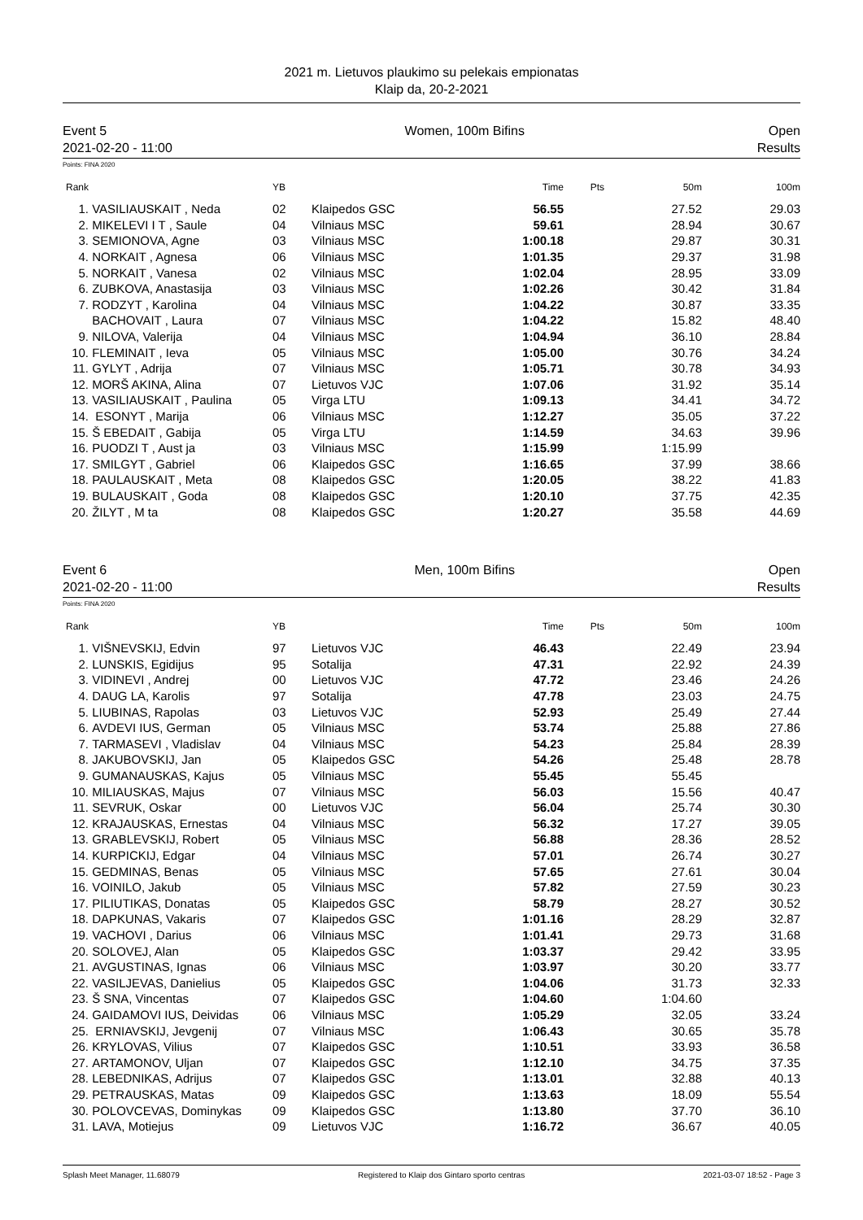2021 m. Lietuvos plaukimo su pelekais empionatas
Klaip da, 20-2-2021
Event 5
2021-02-20 - 11:00 Women, 100m Bifins Open
Results
Points: FINA 2020
| Rank | | YB | | Time | Pts | 50m | 100m |
| --- | --- | --- | --- | --- | --- | --- | --- |
| 1. | VASILIAUSKAIT , Neda | 02 | Klaipedos GSC | 56.55 | | 27.52 | 29.03 |
| 2. | MIKELEVI I T , Saule | 04 | Vilniaus MSC | 59.61 | | 28.94 | 30.67 |
| 3. | SEMIONOVA, Agne | 03 | Vilniaus MSC | 1:00.18 | | 29.87 | 30.31 |
| 4. | NORKAIT , Agnesa | 06 | Vilniaus MSC | 1:01.35 | | 29.37 | 31.98 |
| 5. | NORKAIT , Vanesa | 02 | Vilniaus MSC | 1:02.04 | | 28.95 | 33.09 |
| 6. | ZUBKOVA, Anastasija | 03 | Vilniaus MSC | 1:02.26 | | 30.42 | 31.84 |
| 7. | RODZYT , Karolina | 04 | Vilniaus MSC | 1:04.22 | | 30.87 | 33.35 |
| | BACHOVAIT , Laura | 07 | Vilniaus MSC | 1:04.22 | | 15.82 | 48.40 |
| 9. | NILOVA, Valerija | 04 | Vilniaus MSC | 1:04.94 | | 36.10 | 28.84 |
| 10. | FLEMINAIT , Ieva | 05 | Vilniaus MSC | 1:05.00 | | 30.76 | 34.24 |
| 11. | GYLYT , Adrija | 07 | Vilniaus MSC | 1:05.71 | | 30.78 | 34.93 |
| 12. | MORŠ AKINA, Alina | 07 | Lietuvos VJC | 1:07.06 | | 31.92 | 35.14 |
| 13. | VASILIAUSKAIT , Paulina | 05 | Virga LTU | 1:09.13 | | 34.41 | 34.72 |
| 14. | ESONYT , Marija | 06 | Vilniaus MSC | 1:12.27 | | 35.05 | 37.22 |
| 15. | Š EBEDAIT , Gabija | 05 | Virga LTU | 1:14.59 | | 34.63 | 39.96 |
| 16. | PUODZI T , Aust ja | 03 | Vilniaus MSC | 1:15.99 | | 1:15.99 | |
| 17. | SMILGYT , Gabriel | 06 | Klaipedos GSC | 1:16.65 | | 37.99 | 38.66 |
| 18. | PAULAUSKAIT , Meta | 08 | Klaipedos GSC | 1:20.05 | | 38.22 | 41.83 |
| 19. | BULAUSKAIT , Goda | 08 | Klaipedos GSC | 1:20.10 | | 37.75 | 42.35 |
| 20. | ŽILYT , M ta | 08 | Klaipedos GSC | 1:20.27 | | 35.58 | 44.69 |
Event 6
2021-02-20 - 11:00 Men, 100m Bifins Open
Results
Points: FINA 2020
| Rank | | YB | | Time | Pts | 50m | 100m |
| --- | --- | --- | --- | --- | --- | --- | --- |
| 1. | VIŠNEVSKIJ, Edvin | 97 | Lietuvos VJC | 46.43 | | 22.49 | 23.94 |
| 2. | LUNSKIS, Egidijus | 95 | Sotalija | 47.31 | | 22.92 | 24.39 |
| 3. | VIDINEVI , Andrej | 00 | Lietuvos VJC | 47.72 | | 23.46 | 24.26 |
| 4. | DAUG LA, Karolis | 97 | Sotalija | 47.78 | | 23.03 | 24.75 |
| 5. | LIUBINAS, Rapolas | 03 | Lietuvos VJC | 52.93 | | 25.49 | 27.44 |
| 6. | AVDEVI IUS, German | 05 | Vilniaus MSC | 53.74 | | 25.88 | 27.86 |
| 7. | TARMASEVI , Vladislav | 04 | Vilniaus MSC | 54.23 | | 25.84 | 28.39 |
| 8. | JAKUBOVSKIJ, Jan | 05 | Klaipedos GSC | 54.26 | | 25.48 | 28.78 |
| 9. | GUMANAUSKAS, Kajus | 05 | Vilniaus MSC | 55.45 | | 55.45 | |
| 10. | MILIAUSKAS, Majus | 07 | Vilniaus MSC | 56.03 | | 15.56 | 40.47 |
| 11. | SEVRUK, Oskar | 00 | Lietuvos VJC | 56.04 | | 25.74 | 30.30 |
| 12. | KRAJAUSKAS, Ernestas | 04 | Vilniaus MSC | 56.32 | | 17.27 | 39.05 |
| 13. | GRABLEVSKIJ, Robert | 05 | Vilniaus MSC | 56.88 | | 28.36 | 28.52 |
| 14. | KURPICKIJ, Edgar | 04 | Vilniaus MSC | 57.01 | | 26.74 | 30.27 |
| 15. | GEDMINAS, Benas | 05 | Vilniaus MSC | 57.65 | | 27.61 | 30.04 |
| 16. | VOINILO, Jakub | 05 | Vilniaus MSC | 57.82 | | 27.59 | 30.23 |
| 17. | PILIUTIKAS, Donatas | 05 | Klaipedos GSC | 58.79 | | 28.27 | 30.52 |
| 18. | DAPKUNAS, Vakaris | 07 | Klaipedos GSC | 1:01.16 | | 28.29 | 32.87 |
| 19. | VACHOVI , Darius | 06 | Vilniaus MSC | 1:01.41 | | 29.73 | 31.68 |
| 20. | SOLOVEJ, Alan | 05 | Klaipedos GSC | 1:03.37 | | 29.42 | 33.95 |
| 21. | AVGUSTINAS, Ignas | 06 | Vilniaus MSC | 1:03.97 | | 30.20 | 33.77 |
| 22. | VASILJEVAS, Danielius | 05 | Klaipedos GSC | 1:04.06 | | 31.73 | 32.33 |
| 23. | Š SNA, Vincentas | 07 | Klaipedos GSC | 1:04.60 | | 1:04.60 | |
| 24. | GAIDAMOVI IUS, Deividas | 06 | Vilniaus MSC | 1:05.29 | | 32.05 | 33.24 |
| 25. | ERNIAVSKIJ, Jevgenij | 07 | Vilniaus MSC | 1:06.43 | | 30.65 | 35.78 |
| 26. | KRYLOVAS, Vilius | 07 | Klaipedos GSC | 1:10.51 | | 33.93 | 36.58 |
| 27. | ARTAMONOV, Uljan | 07 | Klaipedos GSC | 1:12.10 | | 34.75 | 37.35 |
| 28. | LEBEDNIKAS, Adrijus | 07 | Klaipedos GSC | 1:13.01 | | 32.88 | 40.13 |
| 29. | PETRAUSKAS, Matas | 09 | Klaipedos GSC | 1:13.63 | | 18.09 | 55.54 |
| 30. | POLOVCEVAS, Dominykas | 09 | Klaipedos GSC | 1:13.80 | | 37.70 | 36.10 |
| 31. | LAVA, Motiejus | 09 | Lietuvos VJC | 1:16.72 | | 36.67 | 40.05 |
Splash Meet Manager, 11.68079 Registered to Klaip dos Gintaro sporto centras 2021-03-07 18:52 - Page 3